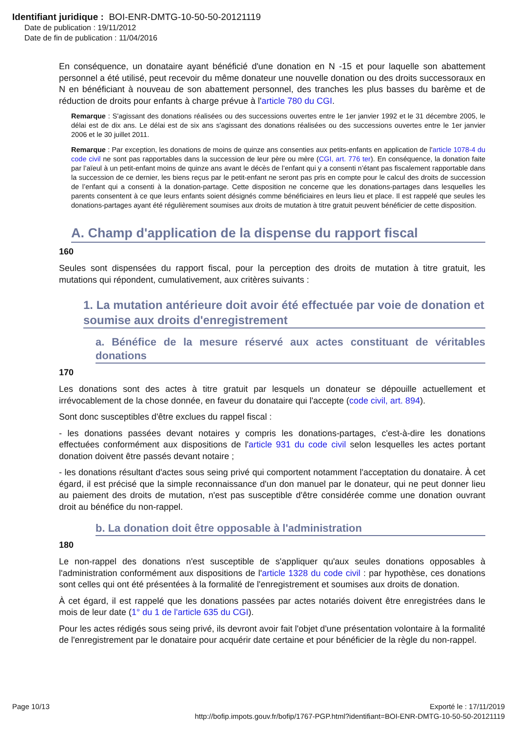Identifiant juridique : BOI-ENR-DMTG-10-50-50-20121119
Date de publication : 19/11/2012
Date de fin de publication : 11/04/2016
En conséquence, un donataire ayant bénéficié d'une donation en N -15 et pour laquelle son abattement personnel a été utilisé, peut recevoir du même donateur une nouvelle donation ou des droits successoraux en N en bénéficiant à nouveau de son abattement personnel, des tranches les plus basses du barème et de réduction de droits pour enfants à charge prévue à l'article 780 du CGI.
Remarque : S'agissant des donations réalisées ou des successions ouvertes entre le 1er janvier 1992 et le 31 décembre 2005, le délai est de dix ans. Le délai est de six ans s'agissant des donations réalisées ou des successions ouvertes entre le 1er janvier 2006 et le 30 juillet 2011.
Remarque : Par exception, les donations de moins de quinze ans consenties aux petits-enfants en application de l'article 1078-4 du code civil ne sont pas rapportables dans la succession de leur père ou mère (CGI, art. 776 ter). En conséquence, la donation faite par l’aïeul à un petit-enfant moins de quinze ans avant le décès de l’enfant qui y a consenti n’étant pas fiscalement rapportable dans la succession de ce dernier, les biens reçus par le petit-enfant ne seront pas pris en compte pour le calcul des droits de succession de l’enfant qui a consenti à la donation-partage. Cette disposition ne concerne que les donations-partages dans lesquelles les parents consentent à ce que leurs enfants soient désignés comme bénéficiaires en leurs lieu et place. Il est rappelé que seules les donations-partages ayant été régulièrement soumises aux droits de mutation à titre gratuit peuvent bénéficier de cette disposition.
A. Champ d'application de la dispense du rapport fiscal
160
Seules sont dispensées du rapport fiscal, pour la perception des droits de mutation à titre gratuit, les mutations qui répondent, cumulativement, aux critères suivants :
1. La mutation antérieure doit avoir été effectuée par voie de donation et soumise aux droits d'enregistrement
a. Bénéfice de la mesure réservé aux actes constituant de véritables donations
170
Les donations sont des actes à titre gratuit par lesquels un donateur se dépouille actuellement et irrévocablement de la chose donnée, en faveur du donataire qui l'accepte (code civil, art. 894).
Sont donc susceptibles d'être exclues du rappel fiscal :
- les donations passées devant notaires y compris les donations-partages, c'est-à-dire les donations effectuées conformément aux dispositions de l'article 931 du code civil selon lesquelles les actes portant donation doivent être passés devant notaire ;
- les donations résultant d'actes sous seing privé qui comportent notamment l'acceptation du donataire. À cet égard, il est précisé que la simple reconnaissance d'un don manuel par le donateur, qui ne peut donner lieu au paiement des droits de mutation, n'est pas susceptible d'être considérée comme une donation ouvrant droit au bénéfice du non-rappel.
b. La donation doit être opposable à l'administration
180
Le non-rappel des donations n'est susceptible de s'appliquer qu'aux seules donations opposables à l'administration conformément aux dispositions de l'article 1328 du code civil : par hypothèse, ces donations sont celles qui ont été présentées à la formalité de l'enregistrement et soumises aux droits de donation.
À cet égard, il est rappelé que les donations passées par actes notariés doivent être enregistrées dans le mois de leur date (1° du 1 de l'article 635 du CGI).
Pour les actes rédigés sous seing privé, ils devront avoir fait l'objet d'une présentation volontaire à la formalité de l'enregistrement par le donataire pour acquérir date certaine et pour bénéficier de la règle du non-rappel.
Page 10/13 Exporté le : 17/11/2019
http://bofip.impots.gouv.fr/bofip/1767-PGP.html?identifiant=BOI-ENR-DMTG-10-50-50-20121119